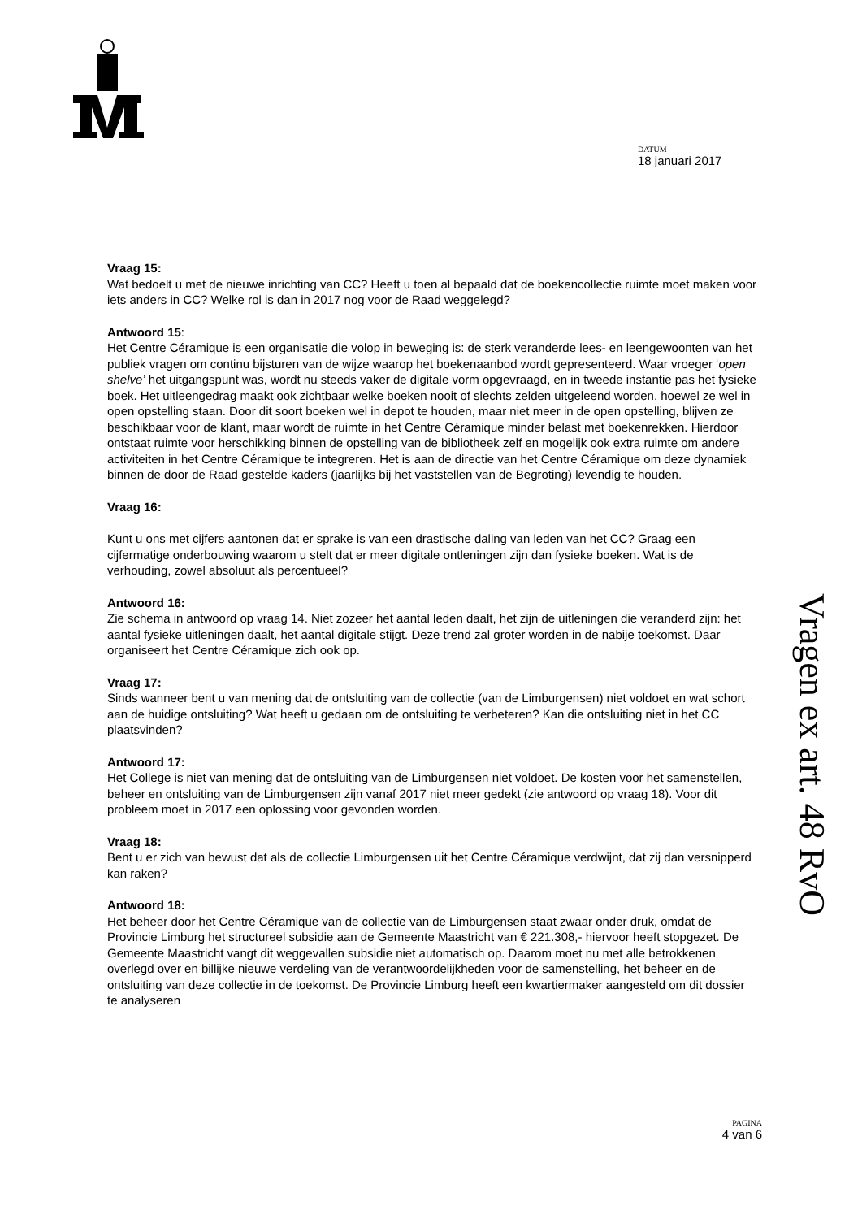DATUM
18 januari 2017
Vragen ex art. 48 RvO
Vraag 15:
Wat bedoelt u met de nieuwe inrichting van CC? Heeft u toen al bepaald dat de boekencollectie ruimte moet maken voor iets anders in CC? Welke rol is dan in 2017 nog voor de Raad weggelegd?
Antwoord 15:
Het Centre Céramique is een organisatie die volop in beweging is: de sterk veranderde lees- en leengewoonten van het publiek vragen om continu bijsturen van de wijze waarop het boekenaanbod wordt gepresenteerd. Waar vroeger ‘open shelve’ het uitgangspunt was, wordt nu steeds vaker de digitale vorm opgevraagd, en in tweede instantie pas het fysieke boek. Het uitleengedrag maakt ook zichtbaar welke boeken nooit of slechts zelden uitgeleend worden, hoewel ze wel in open opstelling staan. Door dit soort boeken wel in depot te houden, maar niet meer in de open opstelling, blijven ze beschikbaar voor de klant, maar wordt de ruimte in het Centre Céramique minder belast met boekenrekken. Hierdoor ontstaat ruimte voor herschikking binnen de opstelling van de bibliotheek zelf en mogelijk ook extra ruimte om andere activiteiten in het Centre Céramique te integreren. Het is aan de directie van het Centre Céramique om deze dynamiek binnen de door de Raad gestelde kaders (jaarlijks bij het vaststellen van de Begroting) levendig te houden.
Vraag 16:
Kunt u ons met cijfers aantonen dat er sprake is van een drastische daling van leden van het CC? Graag een cijfermatige onderbouwing waarom u stelt dat er meer digitale ontleningen zijn dan fysieke boeken. Wat is de verhouding, zowel absoluut als percentueel?
Antwoord 16:
Zie schema in antwoord op vraag 14. Niet zozeer het aantal leden daalt, het zijn de uitleningen die veranderd zijn: het aantal fysieke uitleningen daalt, het aantal digitale stijgt. Deze trend zal groter worden in de nabije toekomst. Daar organiseert het Centre Céramique zich ook op.
Vraag 17:
Sinds wanneer bent u van mening dat de ontsluiting van de collectie (van de Limburgensen) niet voldoet en wat schort aan de huidige ontsluiting? Wat heeft u gedaan om de ontsluiting te verbeteren? Kan die ontsluiting niet in het CC plaatsvinden?
Antwoord 17:
Het College is niet van mening dat de ontsluiting van de Limburgensen niet voldoet. De kosten voor het samenstellen, beheer en ontsluiting van de Limburgensen zijn vanaf 2017 niet meer gedekt (zie antwoord op vraag 18). Voor dit probleem moet in 2017 een oplossing voor gevonden worden.
Vraag 18:
Bent u er zich van bewust dat als de collectie Limburgensen uit het Centre Céramique verdwijnt, dat zij dan versnipperd kan raken?
Antwoord 18:
Het beheer door het Centre Céramique van de collectie van de Limburgensen staat zwaar onder druk, omdat de Provincie Limburg het structureel subsidie aan de Gemeente Maastricht van € 221.308,- hiervoor heeft stopgezet. De Gemeente Maastricht vangt dit weggevallen subsidie niet automatisch op. Daarom moet nu met alle betrokkenen overlegd over en billijke nieuwe verdeling van de verantwoordelijkheden voor de samenstelling, het beheer en de ontsluiting van deze collectie in de toekomst. De Provincie Limburg heeft een kwartiermaker aangesteld om dit dossier te analyseren
PAGINA
4 van 6